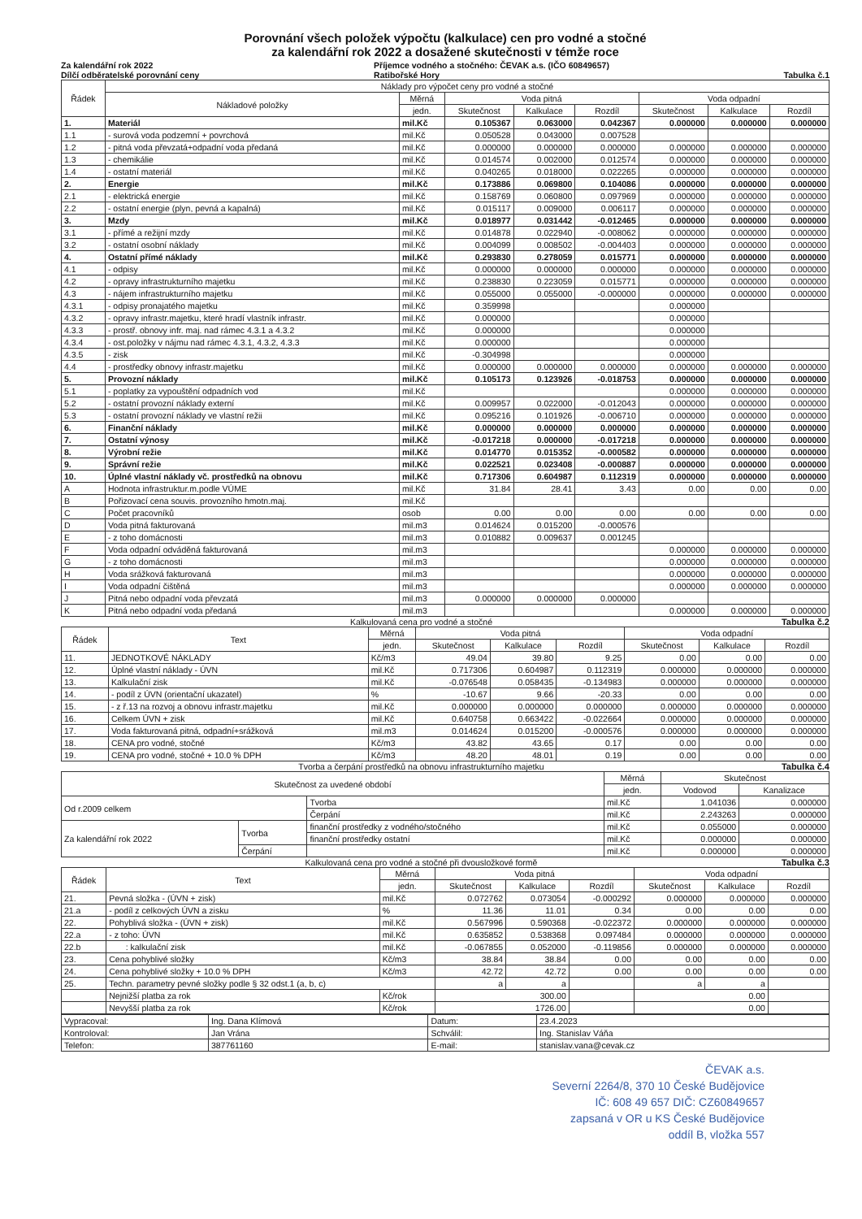Porovnání všech položek výpočtu (kalkulace) cen pro vodné a stočné
za kalendářní rok 2022 a dosažené skutečnosti v témže roce
Za kalendářní rok 2022
Dílčí odběratelské porovnání ceny Příjemce vodného a stočného: ČEVAK a.s. (IČO 60849657)
Ratibořské Hory
Tabulka č.1
| Řádek | Náklady pro výpočet ceny pro vodné a stočné | | | | | | | |
| --- | --- | --- | --- | --- | --- | --- | --- | --- |
| | Nákladové položky | Měrná | Voda pitná | | | Voda odpadní | | |
| | | jedn. | Skutečnost | Kalkulace | Rozdíl | Skutečnost | Kalkulace | Rozdíl |
| 1. | Materiál | mil.Kč | 0.105367 | 0.063000 | 0.042367 | 0.000000 | 0.000000 | 0.000000 |
| 1.1 | - surová voda podzemní + povrchová | mil.Kč | 0.050528 | 0.043000 | 0.007528 | | | |
| 1.2 | - pitná voda převzatá+odpadní voda předaná | mil.Kč | 0.000000 | 0.000000 | 0.000000 | 0.000000 | 0.000000 | 0.000000 |
| 1.3 | - chemikálie | mil.Kč | 0.014574 | 0.002000 | 0.012574 | 0.000000 | 0.000000 | 0.000000 |
| 1.4 | - ostatní materiál | mil.Kč | 0.040265 | 0.018000 | 0.022265 | 0.000000 | 0.000000 | 0.000000 |
| 2. | Energie | mil.Kč | 0.173886 | 0.069800 | 0.104086 | 0.000000 | 0.000000 | 0.000000 |
| 2.1 | - elektrická energie | mil.Kč | 0.158769 | 0.060800 | 0.097969 | 0.000000 | 0.000000 | 0.000000 |
| 2.2 | - ostatní energie (plyn, pevná a kapalná) | mil.Kč | 0.015117 | 0.009000 | 0.006117 | 0.000000 | 0.000000 | 0.000000 |
| 3. | Mzdy | mil.Kč | 0.018977 | 0.031442 | -0.012465 | 0.000000 | 0.000000 | 0.000000 |
| 3.1 | - přímé a režijní mzdy | mil.Kč | 0.014878 | 0.022940 | -0.008062 | 0.000000 | 0.000000 | 0.000000 |
| 3.2 | - ostatní osobní náklady | mil.Kč | 0.004099 | 0.008502 | -0.004403 | 0.000000 | 0.000000 | 0.000000 |
| 4. | Ostatní přímé náklady | mil.Kč | 0.293830 | 0.278059 | 0.015771 | 0.000000 | 0.000000 | 0.000000 |
| 4.1 | - odpisy | mil.Kč | 0.000000 | 0.000000 | 0.000000 | 0.000000 | 0.000000 | 0.000000 |
| 4.2 | - opravy infrastrukturního majetku | mil.Kč | 0.238830 | 0.223059 | 0.015771 | 0.000000 | 0.000000 | 0.000000 |
| 4.3 | - nájem infrastrukturního majetku | mil.Kč | 0.055000 | 0.055000 | -0.000000 | 0.000000 | 0.000000 | 0.000000 |
| 4.3.1 | - odpisy pronajatého majetku | mil.Kč | 0.359998 | | | 0.000000 | | |
| 4.3.2 | - opravy infrastr.majetku, které hradí vlastník infrastr. | mil.Kč | 0.000000 | | | 0.000000 | | |
| 4.3.3 | - prostř. obnovy infr. maj. nad rámec 4.3.1 a 4.3.2 | mil.Kč | 0.000000 | | | 0.000000 | | |
| 4.3.4 | - ost.položky v nájmu nad rámec 4.3.1, 4.3.2, 4.3.3 | mil.Kč | 0.000000 | | | 0.000000 | | |
| 4.3.5 | - zisk | mil.Kč | -0.304998 | | | 0.000000 | | |
| 4.4 | - prostředky obnovy infrastr.majetku | mil.Kč | 0.000000 | 0.000000 | 0.000000 | 0.000000 | 0.000000 | 0.000000 |
| 5. | Provozní náklady | mil.Kč | 0.105173 | 0.123926 | -0.018753 | 0.000000 | 0.000000 | 0.000000 |
| 5.1 | - poplatky za vypouštění odpadních vod | mil.Kč | | | | 0.000000 | 0.000000 | 0.000000 |
| 5.2 | - ostatní provozní náklady externí | mil.Kč | 0.009957 | 0.022000 | -0.012043 | 0.000000 | 0.000000 | 0.000000 |
| 5.3 | - ostatní provozní náklady ve vlastní režii | mil.Kč | 0.095216 | 0.101926 | -0.006710 | 0.000000 | 0.000000 | 0.000000 |
| 6. | Finanční náklady | mil.Kč | 0.000000 | 0.000000 | 0.000000 | 0.000000 | 0.000000 | 0.000000 |
| 7. | Ostatní výnosy | mil.Kč | -0.017218 | 0.000000 | -0.017218 | 0.000000 | 0.000000 | 0.000000 |
| 8. | Výrobní režie | mil.Kč | 0.014770 | 0.015352 | -0.000582 | 0.000000 | 0.000000 | 0.000000 |
| 9. | Správní režie | mil.Kč | 0.022521 | 0.023408 | -0.000887 | 0.000000 | 0.000000 | 0.000000 |
| 10. | Úplné vlastní náklady vč. prostředků na obnovu | mil.Kč | 0.717306 | 0.604987 | 0.112319 | 0.000000 | 0.000000 | 0.000000 |
| A | Hodnota infrastruktur.m.podle VÚME | mil.Kč | 31.84 | 28.41 | 3.43 | 0.00 | 0.00 | 0.00 |
| B | Pořizovací cena souvis. provozního hmotn.maj. | mil.Kč | | | | | | |
| C | Počet pracovníků | osob | 0.00 | 0.00 | 0.00 | 0.00 | 0.00 | 0.00 |
| D | Voda pitná fakturovaná | mil.m3 | 0.014624 | 0.015200 | -0.000576 | | | |
| E | - z toho domácnosti | mil.m3 | 0.010882 | 0.009637 | 0.001245 | | | |
| F | Voda odpadní odváděná fakturovaná | mil.m3 | | | | 0.000000 | 0.000000 | 0.000000 |
| G | - z toho domácnosti | mil.m3 | | | | 0.000000 | 0.000000 | 0.000000 |
| H | Voda srážková fakturovaná | mil.m3 | | | | 0.000000 | 0.000000 | 0.000000 |
| I | Voda odpadní čištěná | mil.m3 | | | | 0.000000 | 0.000000 | 0.000000 |
| J | Pitná nebo odpadní voda převzatá | mil.m3 | 0.000000 | 0.000000 | 0.000000 | | | |
| K | Pitná nebo odpadní voda předaná | mil.m3 | | | | 0.000000 | 0.000000 | 0.000000 |
Kalkulovaná cena pro vodné a stočné Tabulka č.2
| Řádek | Text | Měrná | Voda pitná | | | Voda odpadní | | |
| --- | --- | --- | --- | --- | --- | --- | --- | --- |
| | | jedn. | Skutečnost | Kalkulace | Rozdíl | Skutečnost | Kalkulace | Rozdíl |
| 11. | JEDNOTKOVÉ NÁKLADY | Kč/m3 | 49.04 | 39.80 | 9.25 | 0.00 | 0.00 | 0.00 |
| 12. | Úplné vlastní náklady - ÚVN | mil.Kč | 0.717306 | 0.604987 | 0.112319 | 0.000000 | 0.000000 | 0.000000 |
| 13. | Kalkulační zisk | mil.Kč | -0.076548 | 0.058435 | -0.134983 | 0.000000 | 0.000000 | 0.000000 |
| 14. | - podíl z ÚVN (orientační ukazatel) | % | -10.67 | 9.66 | -20.33 | 0.00 | 0.00 | 0.00 |
| 15. | - z ř.13 na rozvoj a obnovu infrastr.majetku | mil.Kč | 0.000000 | 0.000000 | 0.000000 | 0.000000 | 0.000000 | 0.000000 |
| 16. | Celkem ÚVN + zisk | mil.Kč | 0.640758 | 0.663422 | -0.022664 | 0.000000 | 0.000000 | 0.000000 |
| 17. | Voda fakturovaná pitná, odpadní+srážková | mil.m3 | 0.014624 | 0.015200 | -0.000576 | 0.000000 | 0.000000 | 0.000000 |
| 18. | CENA pro vodné, stočné | Kč/m3 | 43.82 | 43.65 | 0.17 | 0.00 | 0.00 | 0.00 |
| 19. | CENA pro vodné, stočné + 10.0 % DPH | Kč/m3 | 48.20 | 48.01 | 0.19 | 0.00 | 0.00 | 0.00 |
Tvorba a čerpání prostředků na obnovu infrastrukturního majetku Tabulka č.4
| Skutečnost za uvedené období | | | | Měrná | Skutečnost | |
| --- | --- | --- | --- | --- | --- | --- |
| | | | | jedn. | Vodovod | Kanalizace |
| Od r.2009 celkem | | | Tvorba | mil.Kč | 1.041036 | 0.000000 |
| | | | Čerpání | mil.Kč | 2.243263 | 0.000000 |
| Za kalendářní rok 2022 | Tvorba | finanční prostředky z vodného/stočného | | mil.Kč | 0.055000 | 0.000000 |
| | | finanční prostředky ostatní | | mil.Kč | 0.000000 | 0.000000 |
| | Čerpání | | | mil.Kč | 0.000000 | 0.000000 |
Kalkulovaná cena pro vodné a stočné při dvousložkové formě Tabulka č.3
| Řádek | Text | Měrná | Voda pitná | | | Voda odpadní | | |
| --- | --- | --- | --- | --- | --- | --- | --- | --- |
| | | jedn. | Skutečnost | Kalkulace | Rozdíl | Skutečnost | Kalkulace | Rozdíl |
| 21. | Pevná složka - (ÚVN + zisk) | mil.Kč | 0.072762 | 0.073054 | -0.000292 | 0.000000 | 0.000000 | 0.000000 |
| 21.a | - podíl z celkových ÚVN a zisku | % | 11.36 | 11.01 | 0.34 | 0.00 | 0.00 | 0.00 |
| 22. | Pohyblivá složka - (ÚVN + zisk) | mil.Kč | 0.567996 | 0.590368 | -0.022372 | 0.000000 | 0.000000 | 0.000000 |
| 22.a | - z toho: ÚVN | mil.Kč | 0.635852 | 0.538368 | 0.097484 | 0.000000 | 0.000000 | 0.000000 |
| 22.b | : kalkulační zisk | mil.Kč | -0.067855 | 0.052000 | -0.119856 | 0.000000 | 0.000000 | 0.000000 |
| 23. | Cena pohyblivé složky | Kč/m3 | 38.84 | 38.84 | 0.00 | 0.00 | 0.00 | 0.00 |
| 24. | Cena pohyblivé složky + 10.0 % DPH | Kč/m3 | 42.72 | 42.72 | 0.00 | 0.00 | 0.00 | 0.00 |
| 25. | Techn. parametry pevné složky podle § 32 odst.1 (a, b, c) | | a | a | | a | a | |
| | Nejnižší platba za rok | Kč/rok | 300.00 | | | 0.00 | | |
| | Nevyšší platba za rok | Kč/rok | 1726.00 | | | 0.00 | | |
| Vypracoval: | Ing. Dana Klímová | Datum: | 23.4.2023 |
| Kontroloval: | Jan Vrána | Schválil: | Ing. Stanislav Váňa |
| Telefon: | 387761160 | E-mail: | stanislav.vana@cevak.cz |
ČEVAK a.s.
Severní 2264/8, 370 10 České Budějovice
IČ: 608 49 657 DIČ: CZ60849657
zapsaná v OR u KS České Budějovice
oddíl B, vložka 557